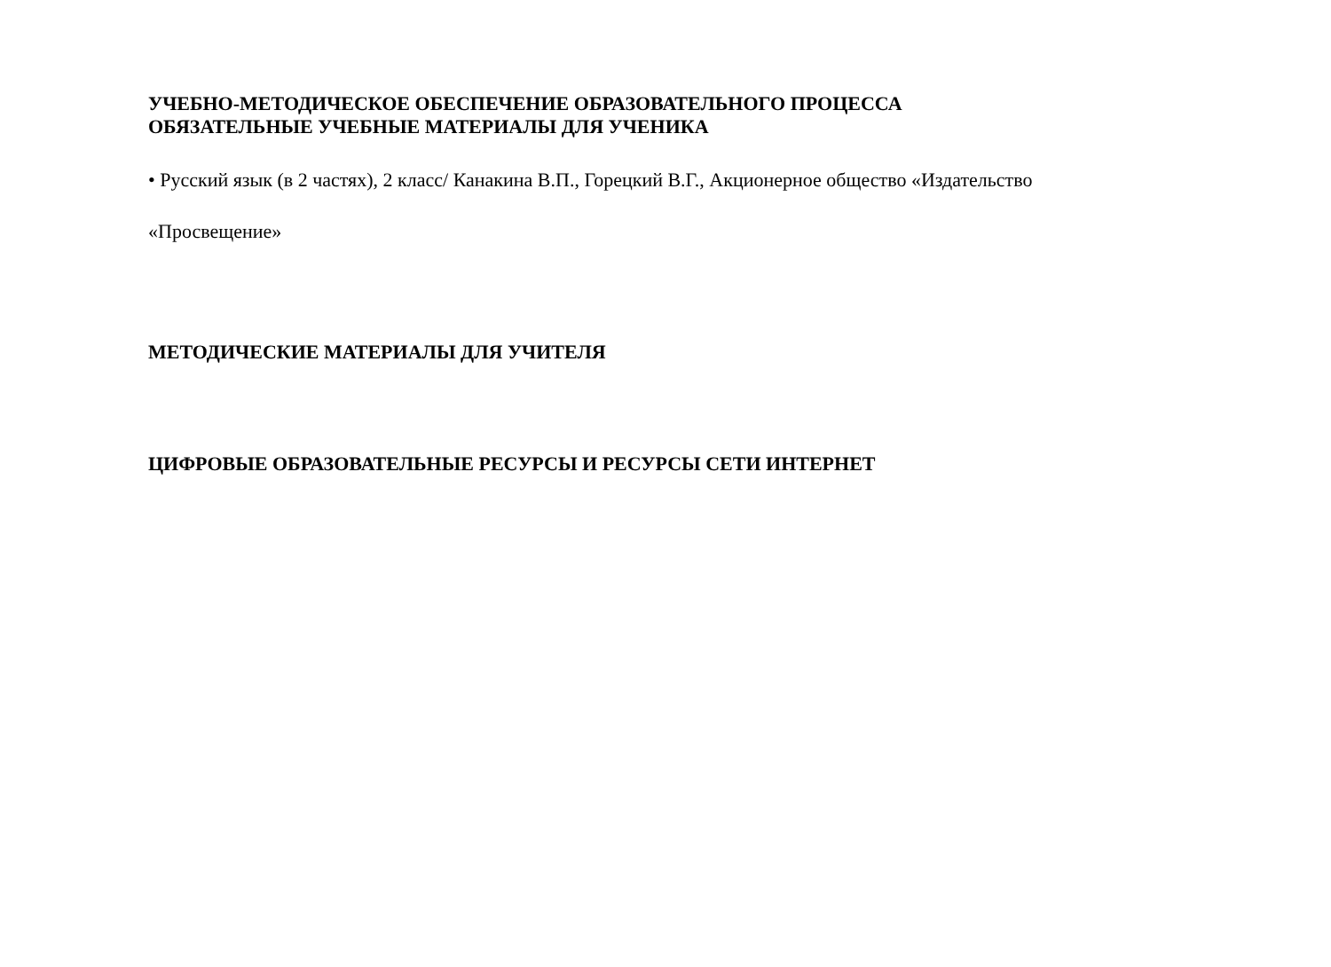УЧЕБНО-МЕТОДИЧЕСКОЕ ОБЕСПЕЧЕНИЕ ОБРАЗОВАТЕЛЬНОГО ПРОЦЕССА
ОБЯЗАТЕЛЬНЫЕ УЧЕБНЫЕ МАТЕРИАЛЫ ДЛЯ УЧЕНИКА
• Русский язык (в 2 частях), 2 класс/ Канакина В.П., Горецкий В.Г., Акционерное общество «Издательство
«Просвещение»
МЕТОДИЧЕСКИЕ МАТЕРИАЛЫ ДЛЯ УЧИТЕЛЯ
ЦИФРОВЫЕ ОБРАЗОВАТЕЛЬНЫЕ РЕСУРСЫ И РЕСУРСЫ СЕТИ ИНТЕРНЕТ